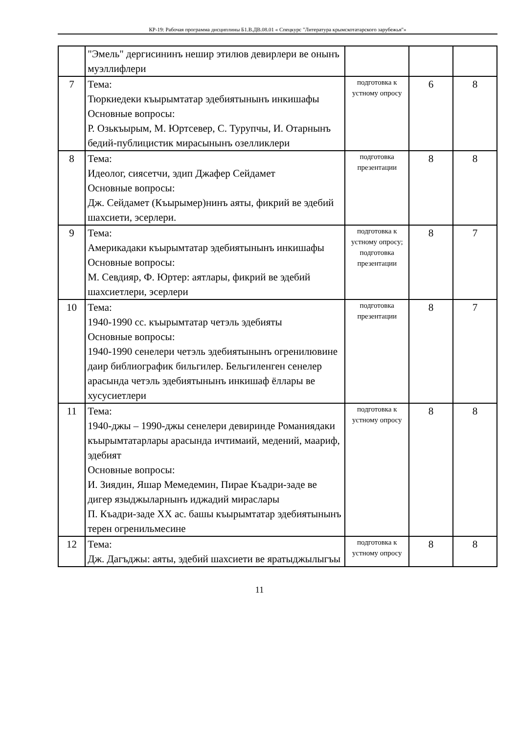КР-19: Рабочая программа дисциплины Б1.В.ДВ.08.01 « Спецкурс "Литература крымскотатарского зарубежья"»
| | "Эмель" дергисининъ нешир этилюв девирлери ве онынъ муэллифлери | | | |
| 7 | Тема: Тюркиедеки къырымтатар эдебиятынынъ инкишафы Основные вопросы: Р. Озькъырым, М. Юртсевер, С. Турупчы, И. Отарнынъ бедий-публицистик мирасынынъ озелликлери | подготовка к устному опросу | 6 | 8 |
| 8 | Тема: Идеолог, сиясетчи, эдип Джафер Сейдамет Основные вопросы: Дж. Сейдамет (Къырымер)нинъ аяты, фикрий ве эдебий шахсиети, эсерлери. | подготовка презентации | 8 | 8 |
| 9 | Тема: Америкадаки къырымтатар эдебиятынынъ инкишафы Основные вопросы: М. Севдияр, Ф. Юртер: аятлары, фикрий ве эдебий шахсиетлери, эсерлери | подготовка к устному опросу; подготовка презентации | 8 | 7 |
| 10 | Тема: 1940-1990 сс. къырымтатар четэль эдебияты Основные вопросы: 1940-1990 сенелери четэль эдебиятынынъ огренилювине даир библиографик бильгилер. Бельгиленген сенелер арасында четэль эдебиятынынъ инкишаф ёллары ве хусусиетлери | подготовка презентации | 8 | 7 |
| 11 | Тема: 1940-джы – 1990-джы сенелери девиринде Романиядаки къырымтатарлары арасында ичтимаий, медений, маариф, эдебият Основные вопросы: И. Зиядин, Яшар Мемедемин, Пирае Къадри-заде ве дигер языджыларнынъ иджадий мираслары П. Къадри-заде XX ас. башы къырымтатар эдебиятынынъ терен огренильмесине | подготовка к устному опросу | 8 | 8 |
| 12 | Тема: Дж. Дагъджы: аяты, эдебий шахсиети ве яратыджылыгъы | подготовка к устному опросу | 8 | 8 |
11